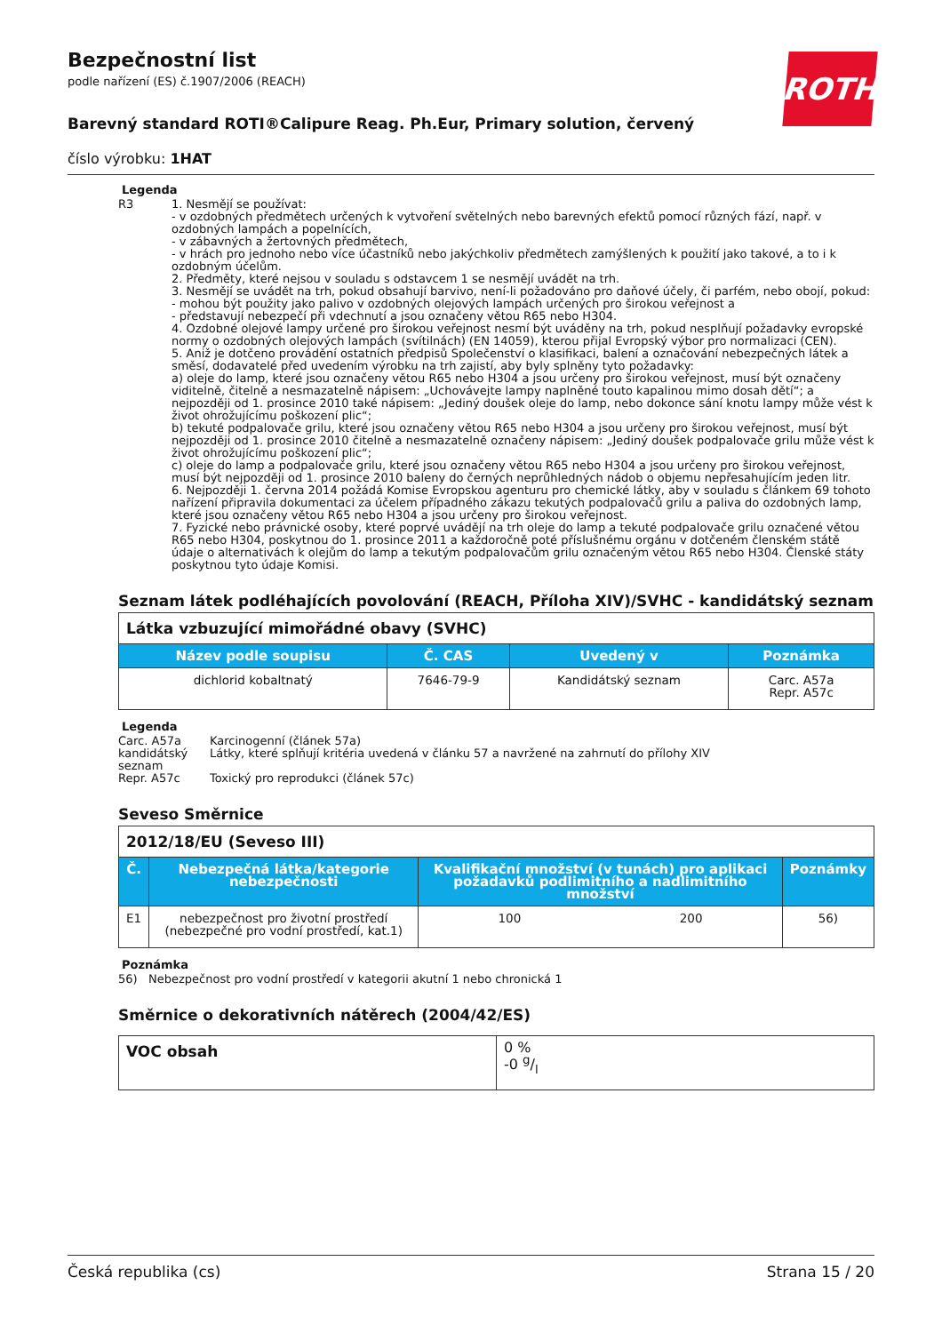Bezpečnostní list
podle nařízení (ES) č.1907/2006 (REACH)
ROTH
Barevný standard ROTI®Calipure Reag. Ph.Eur, Primary solution, červený
číslo výrobku: 1HAT
Legenda
R3 1. Nesmějí se používat:
- v ozdobných předmětech určených k vytvoření světelných nebo barevných efektů pomocí různých fází, např. v ozdobných lampách a popelnících,
- v zábavných a žertovných předmětech,
- v hrách pro jednoho nebo více účastníků nebo jakýchkoliv předmětech zamýšlených k použití jako takové, a to i k ozdobným účelům.
2. Předměty, které nejsou v souladu s odstavcem 1 se nesmějí uvádět na trh.
3. Nesmějí se uvádět na trh, pokud obsahují barvivo, není-li požadováno pro daňové účely, či parfém, nebo obojí, pokud:
- mohou být použity jako palivo v ozdobných olejových lampách určených pro širokou veřejnost a
- představují nebezpečí při vdechnutí a jsou označeny větou R65 nebo H304.
4. Ozdobné olejové lampy určené pro širokou veřejnost nesmí být uváděny na trh, pokud nesplňují požadavky evropské normy o ozdobných olejových lampách (svítilnách) (EN 14059), kterou přijal Evropský výbor pro normalizaci (CEN).
5. Aniž je dotčeno provádění ostatních předpisů Společenství o klasifikaci, balení a označování nebezpečných látek a směsí, dodavatelé před uvedením výrobku na trh zajistí, aby byly splněny tyto požadavky:
a) oleje do lamp, které jsou označeny větou R65 nebo H304 a jsou určeny pro širokou veřejnost, musí být označeny viditelně, čitelně a nesmazatelně nápisem: „Uchovávejte lampy naplněné touto kapalinou mimo dosah dětí“; a nejpozději od 1. prosince 2010 také nápisem: „Jediný doušek oleje do lamp, nebo dokonce sání knotu lampy může vést k život ohrožujícímu poškození plic“;
b) tekuté podpalovače grilu, které jsou označeny větou R65 nebo H304 a jsou určeny pro širokou veřejnost, musí být nejpozději od 1. prosince 2010 čitelně a nesmazatelně označeny nápisem: „Jediný doušek podpalovače grilu může vést k život ohrožujícímu poškození plic“;
c) oleje do lamp a podpalovače grilu, které jsou označeny větou R65 nebo H304 a jsou určeny pro širokou veřejnost, musí být nejpozději od 1. prosince 2010 baleny do černých neprůhledných nádob o objemu nepřesahujícím jeden litr.
6. Nejpozději 1. června 2014 požádá Komise Evropskou agenturu pro chemické látky, aby v souladu s článkem 69 tohoto nařízení připravila dokumentaci za účelem případného zákazu tekutých podpalovačů grilu a paliva do ozdobných lamp, které jsou označeny větou R65 nebo H304 a jsou určeny pro širokou veřejnost.
7. Fyzické nebo právnické osoby, které poprvé uvádějí na trh oleje do lamp a tekuté podpalovače grilu označené větou R65 nebo H304, poskytnou do 1. prosince 2011 a každoročně poté příslušnému orgánu v dotčeném členském státě údaje o alternativách k olejům do lamp a tekutým podpalovačům grilu označeným větou R65 nebo H304. Členské státy poskytnou tyto údaje Komisi.
Seznam látek podléhajících povolování (REACH, Příloha XIV)/SVHC - kandidátský seznam
| Látka vzbuzující mimořádné obavy (SVHC) | | | |
| Název podle soupisu | Č. CAS | Uvedený v | Poznámka |
| dichlorid kobaltnatý | 7646-79-9 | Kandidátský seznam | Carc. A57a Repr. A57c |
Legenda
Carc. A57a
Karcinogenní (článek 57a)
kandidátský seznam
Látky, které splňují kritéria uvedená v článku 57 a navržené na zahrnutí do přílohy XIV
Repr. A57c
Toxický pro reprodukci (článek 57c)
Seveso Směrnice
| 2012/18/EU (Seveso III) | | | | |
| Č. | Nebezpečná látka/kategorie nebezpečnosti | Kvalifikační množství (v tunách) pro aplikaci požadavků podlimitního a nadlimitního množství | | Poznámky |
| E1 | nebezpečnost pro životní prostředí (nebezpečné pro vodní prostředí, kat.1) | 100 | 200 | 56) |
Poznámka
56) Nebezpečnost pro vodní prostředí v kategorii akutní 1 nebo chronická 1
Směrnice o dekorativních nátěrech (2004/42/ES)
| VOC obsah | 0 % -0 g/l |
Česká republika (cs) Strana 15 / 20